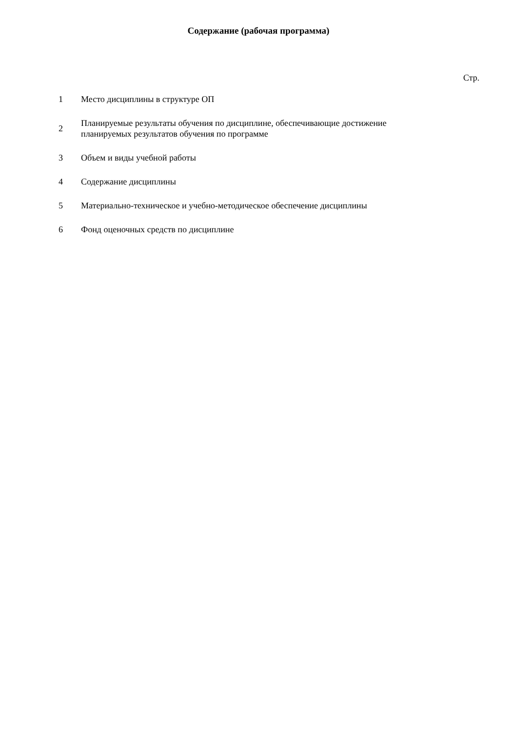Содержание (рабочая программа)
Стр.
| 1 | Место дисциплины в структуре ОП |
| 2 | Планируемые результаты обучения по дисциплине, обеспечивающие достижение планируемых результатов обучения по программе |
| 3 | Объем и виды учебной работы |
| 4 | Содержание дисциплины |
| 5 | Материально-техническое и учебно-методическое обеспечение дисциплины |
| 6 | Фонд оценочных средств по дисциплине |